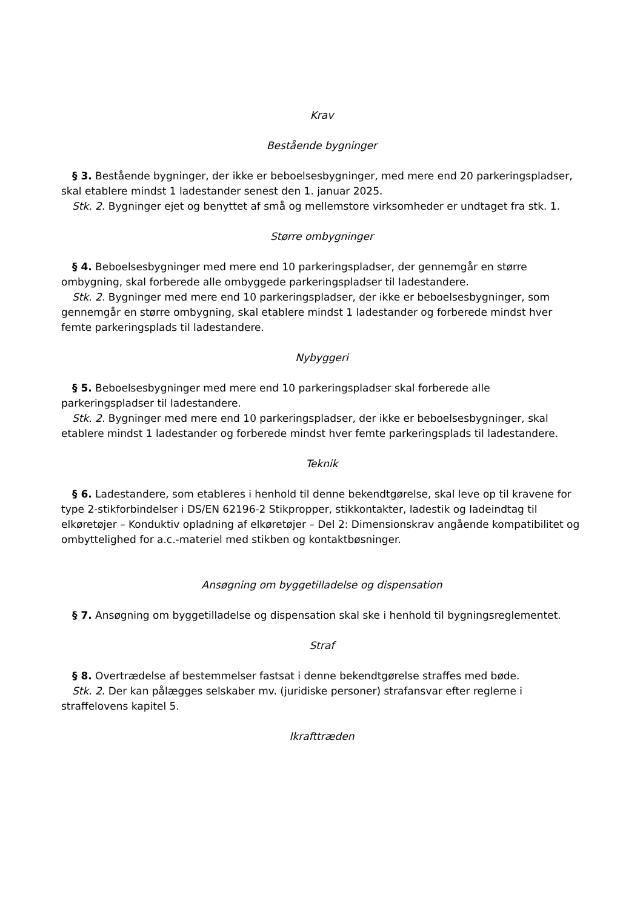Krav
Bestående bygninger
§ 3. Bestående bygninger, der ikke er beboelsesbygninger, med mere end 20 parkeringspladser, skal etablere mindst 1 ladestander senest den 1. januar 2025.
Stk. 2. Bygninger ejet og benyttet af små og mellemstore virksomheder er undtaget fra stk. 1.
Større ombygninger
§ 4. Beboelsesbygninger med mere end 10 parkeringspladser, der gennemgår en større ombygning, skal forberede alle ombyggede parkeringspladser til ladestandere.
Stk. 2. Bygninger med mere end 10 parkeringspladser, der ikke er beboelsesbygninger, som gennemgår en større ombygning, skal etablere mindst 1 ladestander og forberede mindst hver femte parkeringsplads til ladestandere.
Nybyggeri
§ 5. Beboelsesbygninger med mere end 10 parkeringspladser skal forberede alle parkeringspladser til ladestandere.
Stk. 2. Bygninger med mere end 10 parkeringspladser, der ikke er beboelsesbygninger, skal etablere mindst 1 ladestander og forberede mindst hver femte parkeringsplads til ladestandere.
Teknik
§ 6. Ladestandere, som etableres i henhold til denne bekendtgørelse, skal leve op til kravene for type 2-stikforbindelser i DS/EN 62196-2 Stikpropper, stikkontakter, ladestik og ladeindtag til elkøretøjer – Konduktiv opladning af elkøretøjer – Del 2: Dimensionskrav angående kompatibilitet og ombyttelighed for a.c.-materiel med stikben og kontaktbøsninger.
Ansøgning om byggetilladelse og dispensation
§ 7. Ansøgning om byggetilladelse og dispensation skal ske i henhold til bygningsreglementet.
Straf
§ 8. Overtrædelse af bestemmelser fastsat i denne bekendtgørelse straffes med bøde.
Stk. 2. Der kan pålægges selskaber mv. (juridiske personer) strafansvar efter reglerne i straffelovens kapitel 5.
Ikrafttræden